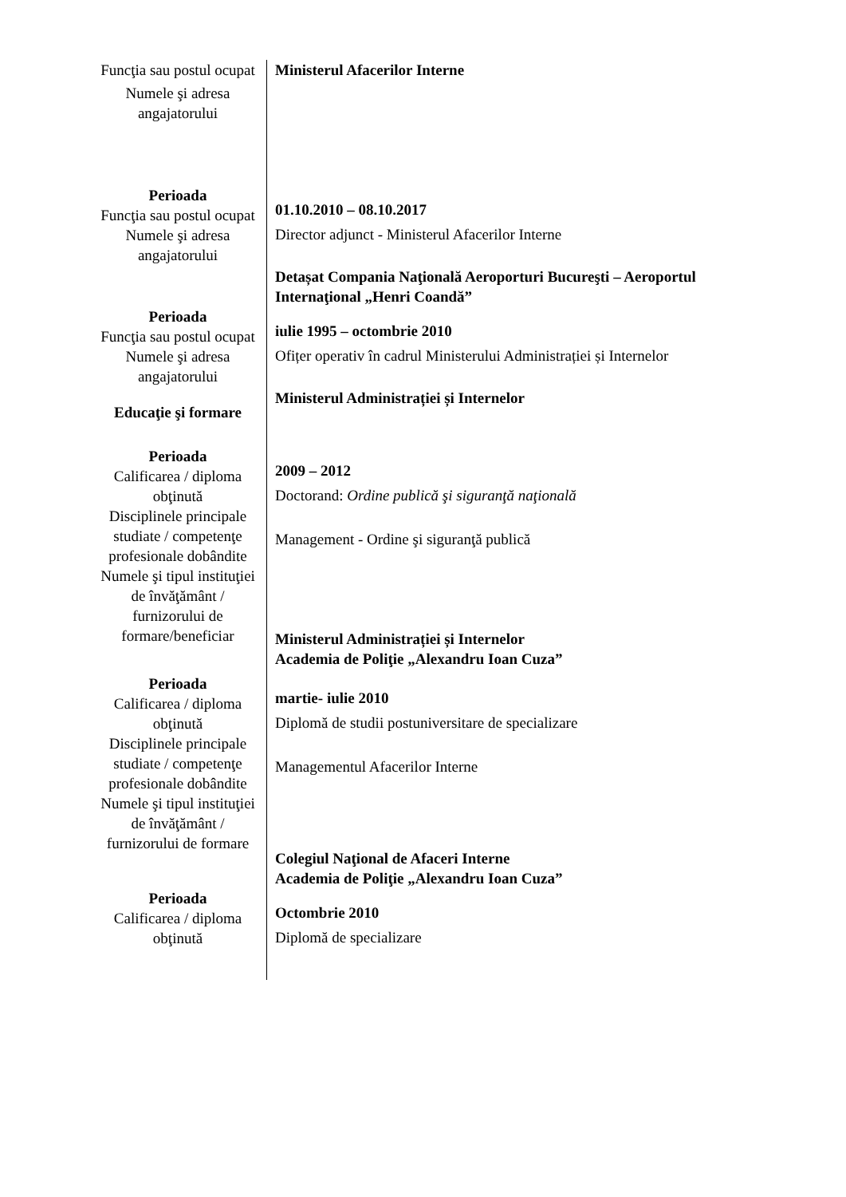| Funcţia sau postul ocupat Numele şi adresa angajatorului | Ministerul Afacerilor Interne |
| Perioada Funcţia sau postul ocupat Numele şi adresa angajatorului | 01.10.2010 – 08.10.2017 Director adjunct - Ministerul Afacerilor Interne Detașat Compania Naţională Aeroporturi Bucureşti – Aeroportul Internaţional „Henri Coandă” |
| Perioada Funcţia sau postul ocupat Numele şi adresa angajatorului Educaţie şi formare | iulie 1995 – octombrie 2010 Ofițer operativ în cadrul Ministerului Administrației și Internelor Ministerul Administrației și Internelor |
| Perioada Calificarea / diploma obţinută Disciplinele principale studiate / competenţe profesionale dobândite Numele şi tipul instituţiei de învăţământ / furnizorului de formare/beneficiar | 2009 – 2012 Doctorand: Ordine publică şi siguranţă naţională Management - Ordine şi siguranţă publică Ministerul Administrației și Internelor Academia de Poliţie „Alexandru Ioan Cuza” |
| Perioada Calificarea / diploma obţinută Disciplinele principale studiate / competenţe profesionale dobândite Numele şi tipul instituţiei de învăţământ / furnizorului de formare | martie- iulie 2010 Diplomă de studii postuniversitare de specializare Managementul Afacerilor Interne Colegiul Naţional de Afaceri Interne Academia de Poliţie „Alexandru Ioan Cuza” |
| Perioada Calificarea / diploma obţinută | Octombrie 2010 Diplomă de specializare |